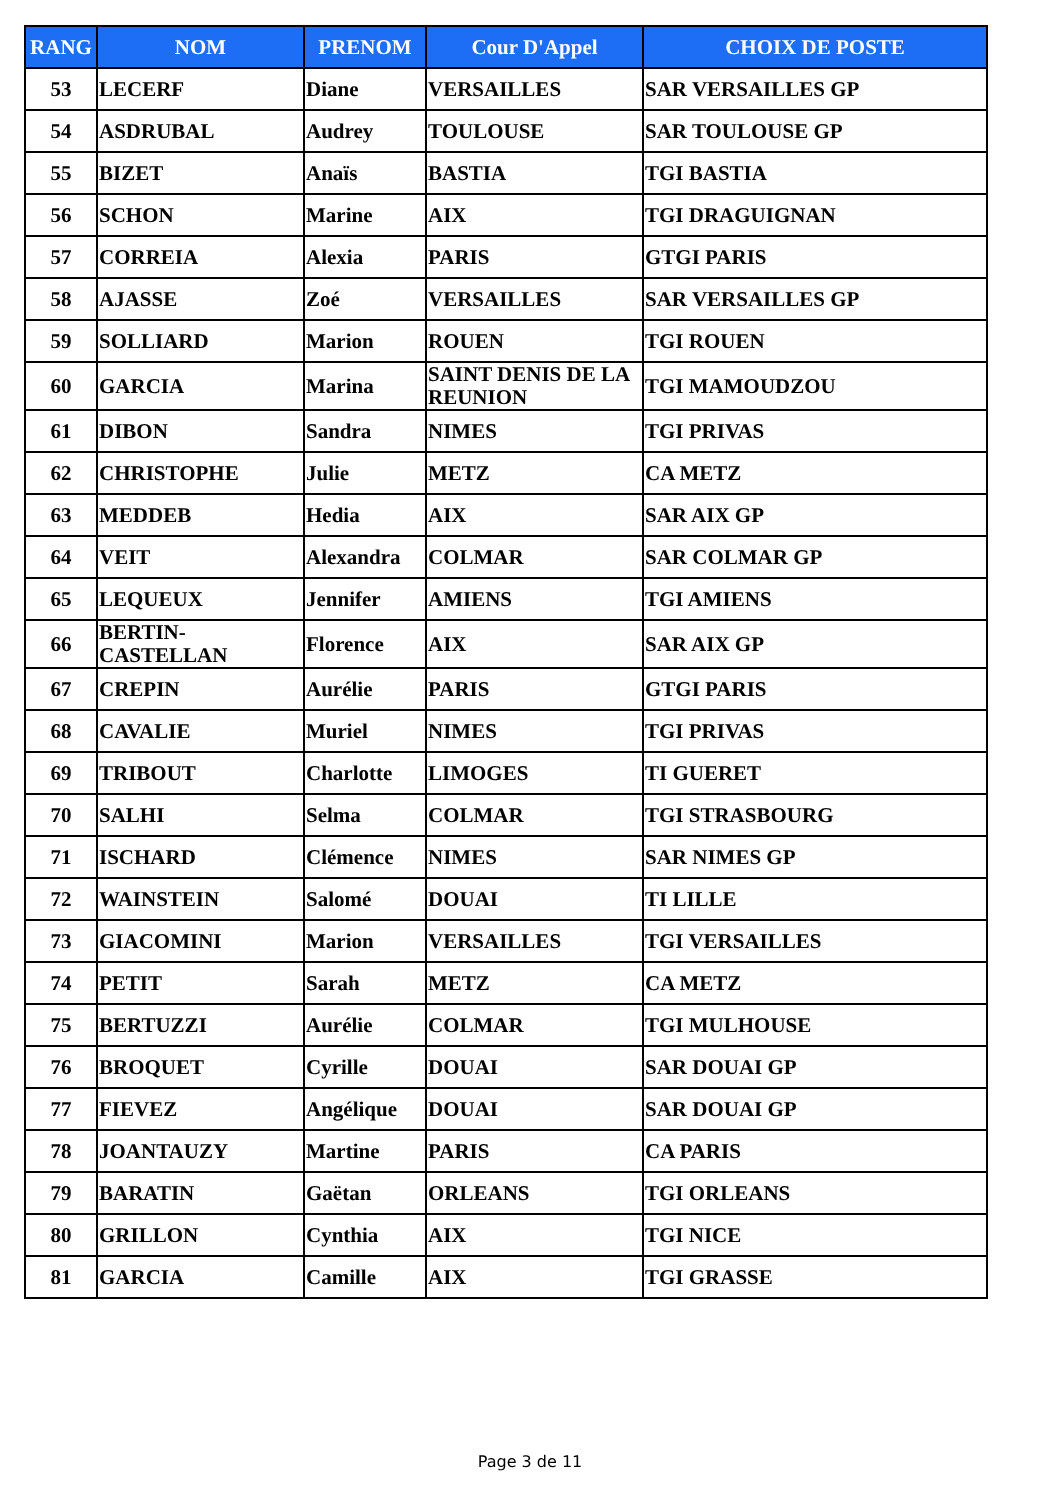| RANG | NOM | PRENOM | Cour D'Appel | CHOIX DE POSTE |
| --- | --- | --- | --- | --- |
| 53 | LECERF | Diane | VERSAILLES | SAR VERSAILLES GP |
| 54 | ASDRUBAL | Audrey | TOULOUSE | SAR TOULOUSE GP |
| 55 | BIZET | Anaïs | BASTIA | TGI BASTIA |
| 56 | SCHON | Marine | AIX | TGI DRAGUIGNAN |
| 57 | CORREIA | Alexia | PARIS | GTGI PARIS |
| 58 | AJASSE | Zoé | VERSAILLES | SAR VERSAILLES GP |
| 59 | SOLLIARD | Marion | ROUEN | TGI ROUEN |
| 60 | GARCIA | Marina | SAINT DENIS DE LA REUNION | TGI MAMOUDZOU |
| 61 | DIBON | Sandra | NIMES | TGI PRIVAS |
| 62 | CHRISTOPHE | Julie | METZ | CA METZ |
| 63 | MEDDEB | Hedia | AIX | SAR AIX GP |
| 64 | VEIT | Alexandra | COLMAR | SAR COLMAR GP |
| 65 | LEQUEUX | Jennifer | AMIENS | TGI AMIENS |
| 66 | BERTIN-CASTELLAN | Florence | AIX | SAR AIX GP |
| 67 | CREPIN | Aurélie | PARIS | GTGI PARIS |
| 68 | CAVALIE | Muriel | NIMES | TGI PRIVAS |
| 69 | TRIBOUT | Charlotte | LIMOGES | TI GUERET |
| 70 | SALHI | Selma | COLMAR | TGI STRASBOURG |
| 71 | ISCHARD | Clémence | NIMES | SAR NIMES GP |
| 72 | WAINSTEIN | Salomé | DOUAI | TI LILLE |
| 73 | GIACOMINI | Marion | VERSAILLES | TGI VERSAILLES |
| 74 | PETIT | Sarah | METZ | CA METZ |
| 75 | BERTUZZI | Aurélie | COLMAR | TGI MULHOUSE |
| 76 | BROQUET | Cyrille | DOUAI | SAR DOUAI GP |
| 77 | FIEVEZ | Angélique | DOUAI | SAR DOUAI GP |
| 78 | JOANTAUZY | Martine | PARIS | CA PARIS |
| 79 | BARATIN | Gaëtan | ORLEANS | TGI ORLEANS |
| 80 | GRILLON | Cynthia | AIX | TGI NICE |
| 81 | GARCIA | Camille | AIX | TGI GRASSE |
Page 3 de 11